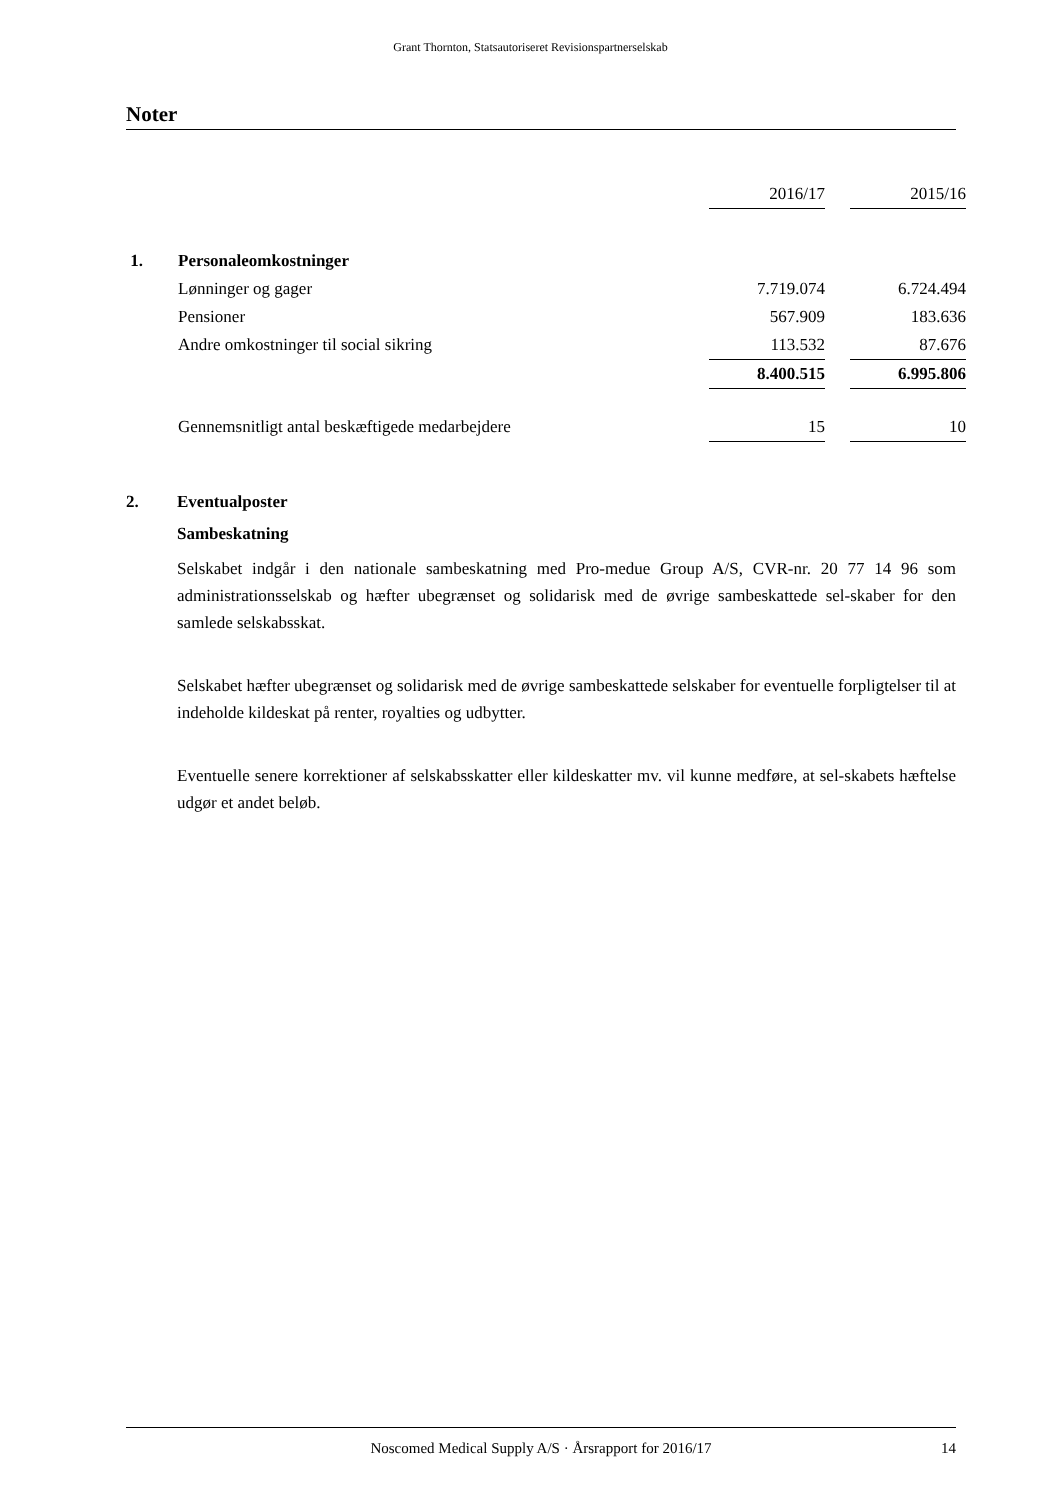Grant Thornton, Statsautoriseret Revisionspartnerselskab
Noter
| | | 2016/17 | | 2015/16 |
| 1. | Personaleomkostninger | | | |
| | Lønninger og gager | 7.719.074 | | 6.724.494 |
| | Pensioner | 567.909 | | 183.636 |
| | Andre omkostninger til social sikring | 113.532 | | 87.676 |
| | | 8.400.515 | | 6.995.806 |
| | Gennemsnitligt antal beskæftigede medarbejdere | 15 | | 10 |
2. Eventualposter
Sambeskatning
Selskabet indgår i den nationale sambeskatning med Pro-medue Group A/S, CVR-nr. 20 77 14 96 som administrationsselskab og hæfter ubegrænset og solidarisk med de øvrige sambeskattede sel-skaber for den samlede selskabsskat.
Selskabet hæfter ubegrænset og solidarisk med de øvrige sambeskattede selskaber for eventuelle forpligtelser til at indeholde kildeskat på renter, royalties og udbytter.
Eventuelle senere korrektioner af selskabsskatter eller kildeskatter mv. vil kunne medføre, at sel-skabets hæftelse udgør et andet beløb.
Noscomed Medical Supply A/S · Årsrapport for 2016/17 14